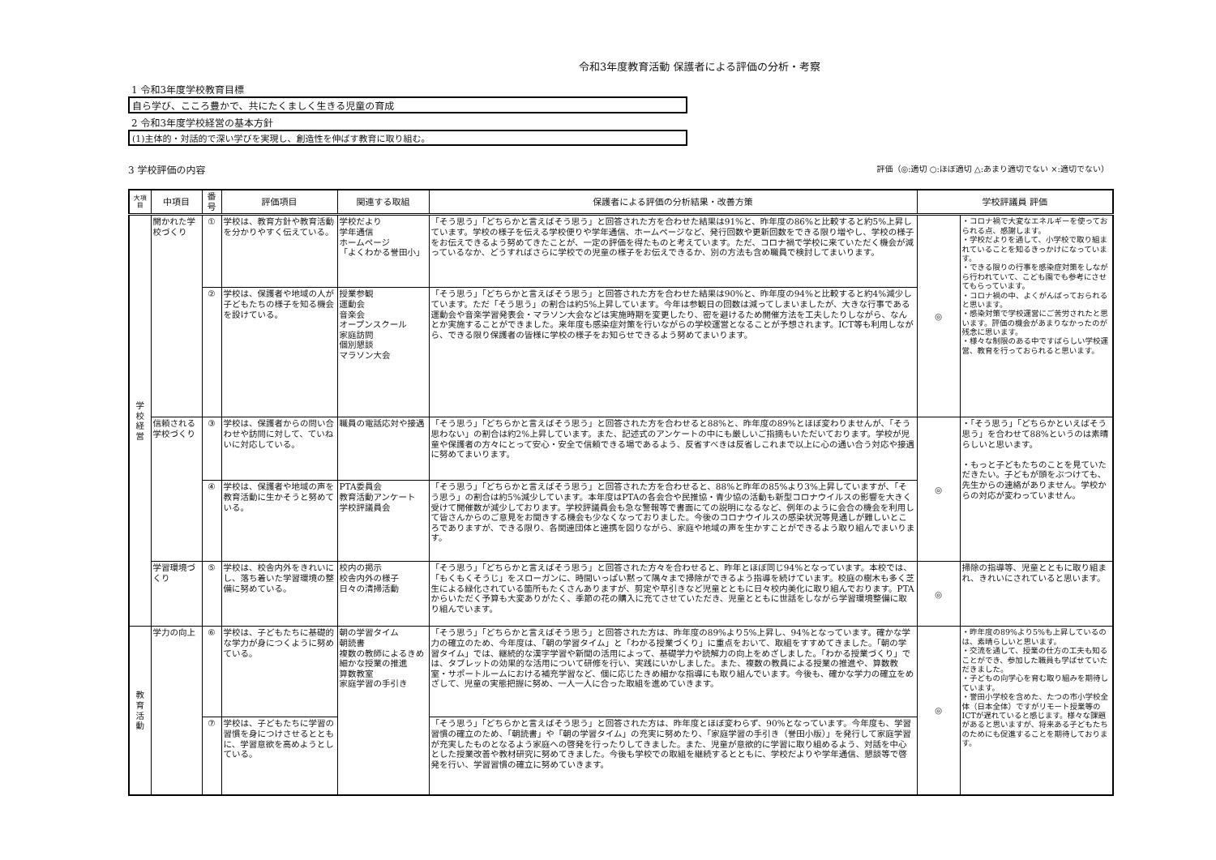令和3年度教育活動 保護者による評価の分析・考察
1 令和3年度学校教育目標
自ら学び、こころ豊かで、共にたくましく生きる児童の育成
2 令和3年度学校経営の基本方針
(1)主体的・対話的で深い学びを実現し、創造性を伸ばす教育に取り組む。
3 学校評価の内容 評価（◎:適切 ○:ほぼ適切 △:あまり適切でない ×:適切でない）
| 大項目 | 中項目 | 番号 | 評価項目 | 関連する取組 | 保護者による評価の分析結果・改善方策 | 学校評議員 評価 | |
| --- | --- | --- | --- | --- | --- | --- | --- |
| 学 校 経 営 | 開かれた学校づくり | ① | 学校は、教育方針や教育活動を分かりやすく伝えている。 | 学校だより 学年通信 ホームページ 「よくわかる誉田小」 | 「そう思う」「どちらかと言えばそう思う」と回答された方を合わせた結果は91%と、昨年度の86%と比較すると約5%上昇しています。学校の様子を伝える学校便りや学年通信、ホームページなど、発行回数や更新回数をできる限り増やし、学校の様子をお伝えできるよう努めてきたことが、一定の評価を得たものと考えています。ただ、コロナ禍で学校に来ていただく機会が減っているなか、どうすればさらに学校での児童の様子をお伝えできるか、別の方法も含め職員で検討してまいります。 | ◎ | ・コロナ禍で大変なエネルギーを使っておられる点、感謝します。 ・学校だよりを通して、小学校で取り組まれていることを知るきっかけになっています。 ・できる限りの行事を感染症対策をしながら行われていて、こども園でも参考にさせてもらっています。 ・コロナ禍の中、よくがんばっておられると思います。 ・感染対策で学校運営にご苦労されたと思います。評価の機会があまりなかったのが残念に思います。 ・様々な制限のある中ですばらしい学校運営、教育を行っておられると思います。 |
| | | ② | 学校は、保護者や地域の人が子どもたちの様子を知る機会を設けている。 | 授業参観 運動会 音楽会 オープンスクール 家庭訪問 個別懇談 マラソン大会 | 「そう思う」「どちらかと言えばそう思う」と回答された方を合わせた結果は90%と、昨年度の94%と比較すると約4%減少しています。ただ「そう思う」の割合は約5%上昇しています。今年は参観日の回数は減ってしまいましたが、大きな行事である運動会や音楽学習発表会・マラソン大会などは実施時期を変更したり、密を避けるため開催方法を工夫したりしながら、なんとか実施することができました。来年度も感染症対策を行いながらの学校運営となることが予想されます。ICT等も利用しながら、できる限り保護者の皆様に学校の様子をお知らせできるよう努めてまいります。 | | |
| | 信頼される学校づくり | ③ | 学校は、保護者からの問い合わせや訪問に対して、ていねいに対応している。 | 職員の電話応対や接遇 | 「そう思う」「どちらかと言えばそう思う」と回答された方を合わせると88%と、昨年度の89%とほぼ変わりませんが、「そう思わない」の割合は約2%上昇しています。また、記述式のアンケートの中にも厳しいご指摘もいただいております。学校が児童や保護者の方々にとって安心・安全で信頼できる場であるよう、反省すべきは反省しこれまで以上に心の通い合う対応や接遇に努めてまいります。 | ◎ | ・「そう思う」「どちらかといえばそう思う」を合わせて88%というのは素晴らしいと思います。 ・もっと子どもたちのことを見ていただきたい。子どもが頭をぶつけても、先生からの連絡がありません。学校からの対応が変わっていません。 |
| | | ④ | 学校は、保護者や地域の声を教育活動に生かそうと努めている。 | PTA委員会 教育活動アンケート 学校評議員会 | 「そう思う」「どちらかと言えばそう思う」と回答された方を合わせると、88%と昨年の85%より3%上昇していますが、「そう思う」の割合は約5%減少しています。本年度はPTAの各会合や民推協・青少協の活動も新型コロナウイルスの影響を大きく受けて開催数が減少しております。学校評議員会も急な警報等で書面にての説明になるなど、例年のように会合の機会を利用して皆さんからのご意見をお聞きする機会も少なくなっておりました。今後のコロナウイルスの感染状況等見通しが難しいところでありますが、できる限り、各関連団体と連携を図りながら、家庭や地域の声を生かすことができるよう取り組んでまいります。 | | |
| | 学習環境づくり | ⑤ | 学校は、校舎内外をきれいにし、落ち着いた学習環境の整備に努めている。 | 校内の掲示 校舎内外の様子 日々の清掃活動 | 「そう思う」「どちらかと言えばそう思う」と回答された方々を合わせると、昨年とほぼ同じ94%となっています。本校では、「もくもくそうじ」をスローガンに、時間いっぱい黙って隅々まで掃除ができるよう指導を続けています。校庭の樹木も多く芝生による緑化されている箇所もたくさんありますが、剪定や草引きなど児童とともに日々校内美化に取り組んでおります。PTAからいただく予算も大変ありがたく、季節の花の購入に充てさせていただき、児童とともに世話をしながら学習環境整備に取り組んでいます。 | ◎ | 掃除の指導等、児童とともに取り組まれ、きれいにされていると思います。 |
| 教 育 活 動 | 学力の向上 | ⑥ | 学校は、子どもたちに基礎的な学力が身につくように努めている。 | 朝の学習タイム 朝読書 複数の教師によるきめ細かな授業の推進 算数教室 家庭学習の手引き | 「そう思う」「どちらかと言えばそう思う」と回答された方は、昨年度の89%より5%上昇し、94%となっています。確かな学力の確立のため、今年度は、「朝の学習タイム」と「わかる授業づくり」に重点をおいて、取組をすすめてきました。「朝の学習タイム」では、継続的な漢字学習や新聞の活用によって、基礎学力や読解力の向上をめざしました。「わかる授業づくり」では、タブレットの効果的な活用について研修を行い、実践にいかしました。また、複数の教員による授業の推進や、算数教室・サポートルームにおける補充学習など、個に応じたきめ細かな指導にも取り組んでいます。今後も、確かな学力の確立をめざして、児童の実態把握に努め、一人一人に合った取組を進めていきます。 | ◎ | ・昨年度の89%より5%も上昇しているのは、素晴らしいと思います。 ・交流を通して、授業の仕方の工夫も知ることができ、参加した職員も学ばせていただきました。 ・子どもの向学心を育む取り組みを期待しています。 ・誉田小学校を含めた、たつの市小学校全体（日本全体）ですがリモート授業等のICTが遅れていると感じます。様々な課題があると思いますが、将来ある子どもたちのためにも促進することを期待しております。 |
| | | ⑦ | 学校は、子どもたちに学習の習慣を身につけさせるとともに、学習意欲を高めようとしている。 | | 「そう思う」「どちらかと言えばそう思う」と回答された方は、昨年度とほぼ変わらず、90%となっています。今年度も、学習習慣の確立のため、「朝読書」や「朝の学習タイム」の充実に努めたり、「家庭学習の手引き（誉田小版）」を発行して家庭学習が充実したものとなるよう家庭への啓発を行ったりしてきました。また、児童が意欲的に学習に取り組めるよう、対話を中心とした授業改善や教材研究に努めてきました。今後も学校での取組を継続するとともに、学校だよりや学年通信、懇談等で啓発を行い、学習習慣の確立に努めていきます。 | | |